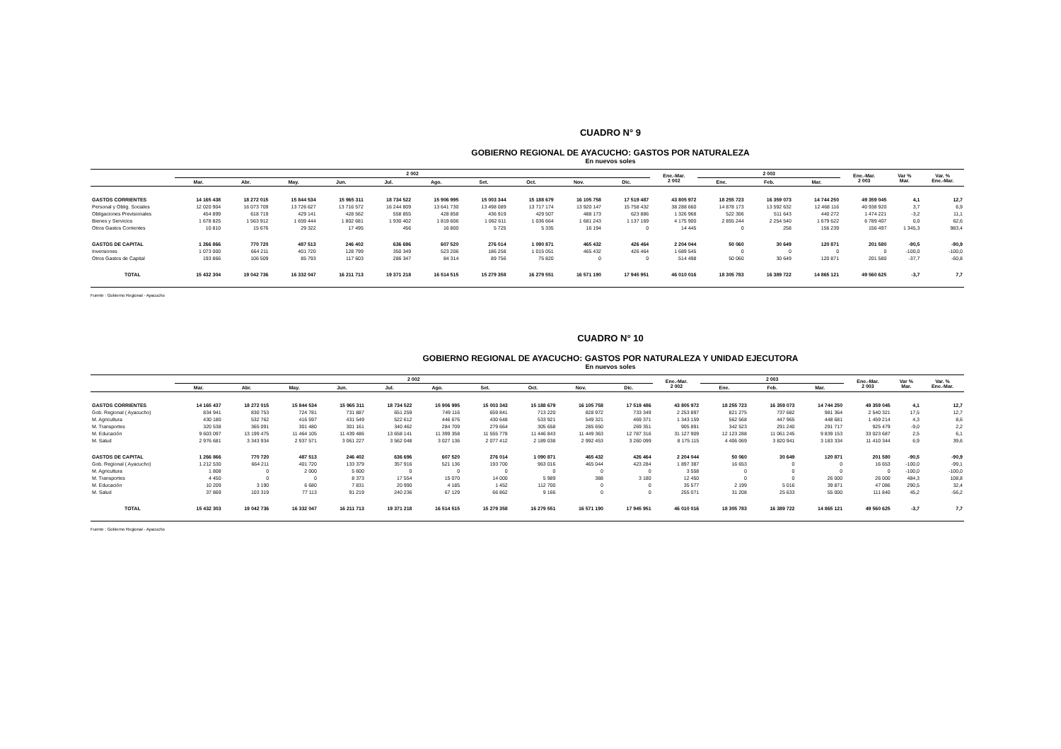CUADRO N° 9
GOBIERNO REGIONAL DE AYACUCHO: GASTOS POR NATURALEZA
En nuevos soles
| | 2 002 | | | | | | | | | | Ene.-Mar. 2 002 | 2 003 | | | Ene.-Mar. 2 003 | Var % Mar. | Var. % Ene.-Mar. |
| --- | --- | --- | --- | --- | --- | --- | --- | --- | --- | --- | --- | --- | --- | --- | --- | --- | --- |
| | Mar. | Abr. | May. | Jun. | Jul. | Ago. | Set. | Oct. | Nov. | Dic. | | Ene. | Feb. | Mar. | | | |
| GASTOS CORRIENTES | 14 165 438 | 18 272 015 | 15 844 534 | 15 965 311 | 18 734 522 | 15 906 995 | 15 003 344 | 15 188 679 | 16 105 758 | 17 519 487 | 43 805 972 | 18 255 723 | 16 359 073 | 14 744 250 | 49 359 045 | 4,1 | 12,7 |
| Personal y Oblig. Sociales | 12 020 904 | 16 073 709 | 13 726 627 | 13 716 572 | 16 244 809 | 13 641 730 | 13 498 089 | 13 717 174 | 13 920 147 | 15 758 432 | 38 288 660 | 14 878 173 | 13 592 632 | 12 468 116 | 40 938 920 | 3,7 | 6,9 |
| Obligaciones Previsionales | 454 899 | 618 719 | 429 141 | 428 562 | 558 855 | 428 858 | 436 919 | 429 507 | 488 173 | 623 886 | 1 326 968 | 522 306 | 511 643 | 440 272 | 1 474 221 | -3,2 | 11,1 |
| Bienes y Servicios | 1 678 825 | 1 563 912 | 1 659 444 | 1 802 681 | 1 930 402 | 1 819 606 | 1 062 611 | 1 036 664 | 1 681 243 | 1 137 169 | 4 175 900 | 2 855 244 | 2 254 540 | 1 679 622 | 6 789 407 | 0,0 | 62,6 |
| Otros Gastos Corrientes | 10 810 | 15 676 | 29 322 | 17 495 | 456 | 16 800 | 5 725 | 5 335 | 16 194 | 0 | 14 445 | 0 | 258 | 156 239 | 156 497 | 1 345,3 | 983,4 |
| GASTOS DE CAPITAL | 1 266 866 | 770 720 | 487 513 | 246 402 | 636 696 | 607 520 | 276 014 | 1 090 871 | 465 432 | 426 464 | 2 204 044 | 50 060 | 30 649 | 120 871 | 201 580 | -90,5 | -90,9 |
| Inversiones | 1 073 000 | 664 211 | 401 720 | 128 799 | 350 349 | 523 206 | 186 258 | 1 015 051 | 465 432 | 426 464 | 1 689 545 | 0 | 0 | 0 | 0 | -100,0 | -100,0 |
| Otros Gastos de Capital | 193 866 | 106 509 | 85 793 | 117 603 | 286 347 | 84 314 | 89 756 | 75 820 | 0 | 0 | 514 498 | 50 060 | 30 649 | 120 871 | 201 580 | -37,7 | -60,8 |
| TOTAL | 15 432 304 | 19 042 736 | 16 332 047 | 16 211 713 | 19 371 218 | 16 514 515 | 15 279 358 | 16 279 551 | 16 571 190 | 17 945 951 | 46 010 016 | 18 305 783 | 16 389 722 | 14 865 121 | 49 560 625 | -3,7 | 7,7 |
Fuente : Gobierno Regional - Ayacucho
CUADRO N° 10
GOBIERNO REGIONAL DE AYACUCHO: GASTOS POR NATURALEZA Y UNIDAD EJECUTORA
En nuevos soles
| | 2 002 | | | | | | | | | | Ene.-Mar. 2 002 | 2 003 | | | Ene.-Mar. 2 003 | Var % Mar. | Var. % Ene.-Mar. |
| --- | --- | --- | --- | --- | --- | --- | --- | --- | --- | --- | --- | --- | --- | --- | --- | --- | --- |
| | Mar. | Abr. | May. | Jun. | Jul. | Ago. | Set. | Oct. | Nov. | Dic. | | Ene. | Feb. | Mar. | | | |
| GASTOS CORRIENTES | 14 165 437 | 18 272 015 | 15 844 534 | 15 965 311 | 18 734 522 | 15 906 995 | 15 003 343 | 15 188 679 | 16 105 758 | 17 519 486 | 43 805 972 | 18 255 723 | 16 359 073 | 14 744 250 | 49 359 045 | 4,1 | 12,7 |
| Gob. Regional ( Ayacucho) | 834 941 | 830 753 | 724 781 | 731 887 | 651 259 | 749 116 | 659 841 | 713 220 | 828 972 | 733 349 | 2 253 897 | 821 275 | 737 682 | 981 364 | 2 540 321 | 17,5 | 12,7 |
| M. Agricultura | 430 180 | 532 762 | 416 597 | 431 549 | 522 612 | 446 676 | 430 648 | 533 921 | 549 321 | 469 371 | 1 343 159 | 562 568 | 447 965 | 448 681 | 1 459 214 | 4,3 | 8,6 |
| M. Transportes | 320 538 | 365 091 | 301 480 | 301 161 | 340 462 | 284 709 | 279 664 | 305 658 | 285 650 | 269 351 | 905 891 | 342 523 | 291 240 | 291 717 | 925 479 | -9,0 | 2,2 |
| M. Educación | 9 603 097 | 13 199 475 | 11 464 105 | 11 439 486 | 13 658 141 | 11 399 358 | 11 555 778 | 11 446 843 | 11 449 363 | 12 787 316 | 31 127 909 | 12 123 288 | 11 061 245 | 9 839 153 | 33 023 687 | 2,5 | 6,1 |
| M. Salud | 2 976 681 | 3 343 934 | 2 937 571 | 3 061 227 | 3 562 048 | 3 027 136 | 2 077 412 | 2 189 038 | 2 992 453 | 3 260 099 | 8 175 115 | 4 406 069 | 3 820 941 | 3 183 334 | 11 410 344 | 6,9 | 39,6 |
| GASTOS DE CAPITAL | 1 266 866 | 770 720 | 487 513 | 246 402 | 636 696 | 607 520 | 276 014 | 1 090 871 | 465 432 | 426 464 | 2 204 044 | 50 060 | 30 649 | 120 871 | 201 580 | -90,5 | -90,9 |
| Gob. Regional ( Ayacucho) | 1 212 530 | 664 211 | 401 720 | 133 379 | 357 916 | 521 136 | 193 700 | 963 016 | 465 044 | 423 284 | 1 897 387 | 16 653 | 0 | 0 | 16 653 | -100,0 | -99,1 |
| M. Agricultura | 1 808 | 0 | 2 000 | 5 600 | 0 | 0 | 0 | 0 | 0 | 0 | 3 558 | 0 | 0 | 0 | 0 | -100,0 | -100,0 |
| M. Transportes | 4 450 | 0 | 0 | 8 373 | 17 554 | 15 070 | 14 000 | 5 989 | 388 | 3 180 | 12 450 | 0 | 0 | 26 000 | 26 000 | 484,3 | 108,8 |
| M. Educación | 10 209 | 3 190 | 6 680 | 7 831 | 20 990 | 4 185 | 1 452 | 112 700 | 0 | 0 | 35 577 | 2 199 | 5 016 | 39 871 | 47 086 | 290,5 | 32,4 |
| M. Salud | 37 869 | 103 319 | 77 113 | 91 219 | 240 236 | 67 129 | 66 862 | 9 166 | 0 | 0 | 255 071 | 31 208 | 25 633 | 55 000 | 111 840 | 45,2 | -56,2 |
| TOTAL | 15 432 303 | 19 042 736 | 16 332 047 | 16 211 713 | 19 371 218 | 16 514 515 | 15 279 358 | 16 279 551 | 16 571 190 | 17 945 951 | 46 010 016 | 18 305 783 | 16 389 722 | 14 865 121 | 49 560 625 | -3,7 | 7,7 |
Fuente : Gobierno Regional - Ayacucho